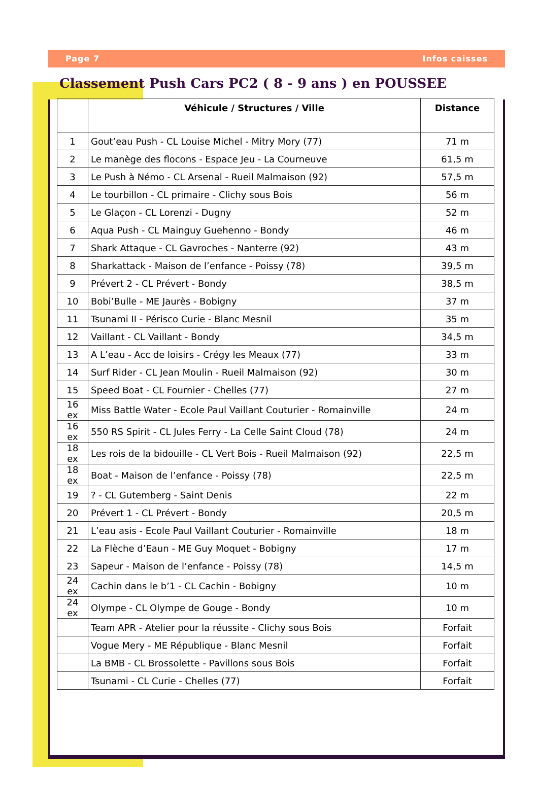Page 7 Infos caisses
Classement Push Cars PC2 ( 8 - 9 ans ) en POUSSEE
| | Véhicule / Structures / Ville | Distance |
| --- | --- | --- |
| 1 | Gout’eau Push - CL Louise Michel - Mitry Mory (77) | 71 m |
| 2 | Le manège des flocons - Espace Jeu - La Courneuve | 61,5 m |
| 3 | Le Push à Némo - CL Arsenal - Rueil Malmaison (92) | 57,5 m |
| 4 | Le tourbillon - CL primaire - Clichy sous Bois | 56 m |
| 5 | Le Glaçon - CL Lorenzi - Dugny | 52 m |
| 6 | Aqua Push - CL Mainguy Guehenno - Bondy | 46 m |
| 7 | Shark Attaque - CL Gavroches - Nanterre (92) | 43 m |
| 8 | Sharkattack - Maison de l’enfance - Poissy (78) | 39,5 m |
| 9 | Prévert 2 - CL Prévert - Bondy | 38,5 m |
| 10 | Bobi’Bulle - ME Jaurès - Bobigny | 37 m |
| 11 | Tsunami II - Périsco Curie - Blanc Mesnil | 35 m |
| 12 | Vaillant - CL Vaillant - Bondy | 34,5 m |
| 13 | A L’eau - Acc de loisirs - Crégy les Meaux (77) | 33 m |
| 14 | Surf Rider - CL Jean Moulin - Rueil Malmaison (92) | 30 m |
| 15 | Speed Boat - CL Fournier - Chelles (77) | 27 m |
| 16 ex | Miss Battle Water - Ecole Paul Vaillant Couturier - Romainville | 24 m |
| 16 ex | 550 RS Spirit - CL Jules Ferry - La Celle Saint Cloud (78) | 24 m |
| 18 ex | Les rois de la bidouille - CL Vert Bois - Rueil Malmaison (92) | 22,5 m |
| 18 ex | Boat - Maison de l’enfance - Poissy (78) | 22,5 m |
| 19 | ? - CL Gutemberg - Saint Denis | 22 m |
| 20 | Prévert 1 - CL Prévert - Bondy | 20,5 m |
| 21 | L’eau asis - Ecole Paul Vaillant Couturier - Romainville | 18 m |
| 22 | La Flèche d’Eaun - ME Guy Moquet - Bobigny | 17 m |
| 23 | Sapeur - Maison de l’enfance - Poissy (78) | 14,5 m |
| 24 ex | Cachin dans le b’1 - CL Cachin - Bobigny | 10 m |
| 24 ex | Olympe - CL Olympe de Gouge - Bondy | 10 m |
| | Team APR - Atelier pour la réussite - Clichy sous Bois | Forfait |
| | Vogue Mery - ME République - Blanc Mesnil | Forfait |
| | La BMB - CL Brossolette - Pavillons sous Bois | Forfait |
| | Tsunami - CL Curie - Chelles (77) | Forfait |